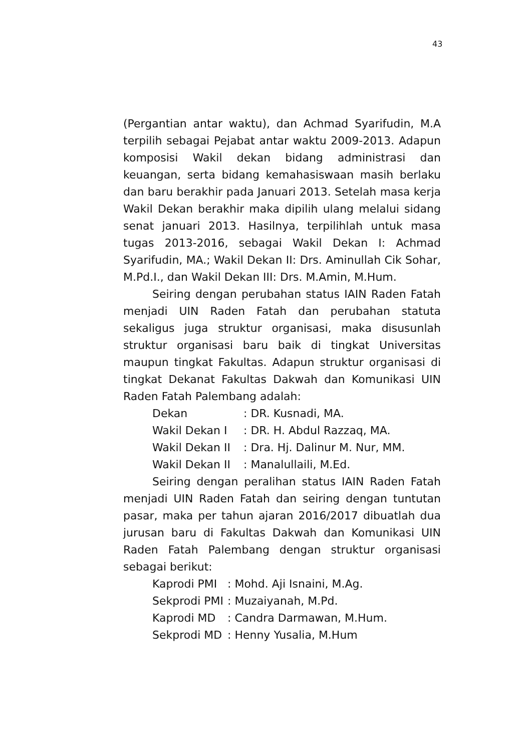43
(Pergantian antar waktu), dan Achmad Syarifudin, M.A terpilih sebagai Pejabat antar waktu 2009-2013. Adapun komposisi Wakil dekan bidang administrasi dan keuangan, serta bidang kemahasiswaan masih berlaku dan baru berakhir pada Januari 2013. Setelah masa kerja Wakil Dekan berakhir maka dipilih ulang melalui sidang senat januari 2013. Hasilnya, terpilihlah untuk masa tugas 2013-2016, sebagai Wakil Dekan I: Achmad Syarifudin, MA.; Wakil Dekan II: Drs. Aminullah Cik Sohar, M.Pd.I., dan Wakil Dekan III: Drs. M.Amin, M.Hum.
Seiring dengan perubahan status IAIN Raden Fatah menjadi UIN Raden Fatah dan perubahan statuta sekaligus juga struktur organisasi, maka disusunlah struktur organisasi baru baik di tingkat Universitas maupun tingkat Fakultas. Adapun struktur organisasi di tingkat Dekanat Fakultas Dakwah dan Komunikasi UIN Raden Fatah Palembang adalah:
| Dekan | : DR. Kusnadi, MA. |
| Wakil Dekan I | : DR. H. Abdul Razzaq, MA. |
| Wakil Dekan II | : Dra. Hj. Dalinur M. Nur, MM. |
| Wakil Dekan II | : Manalullaili, M.Ed. |
Seiring dengan peralihan status IAIN Raden Fatah menjadi UIN Raden Fatah dan seiring dengan tuntutan pasar, maka per tahun ajaran 2016/2017 dibuatlah dua jurusan baru di Fakultas Dakwah dan Komunikasi UIN Raden Fatah Palembang dengan struktur organisasi sebagai berikut:
| Kaprodi PMI | : Mohd. Aji Isnaini, M.Ag. |
| Sekprodi PMI | : Muzaiyanah, M.Pd. |
| Kaprodi MD | : Candra Darmawan, M.Hum. |
| Sekprodi MD | : Henny Yusalia, M.Hum |